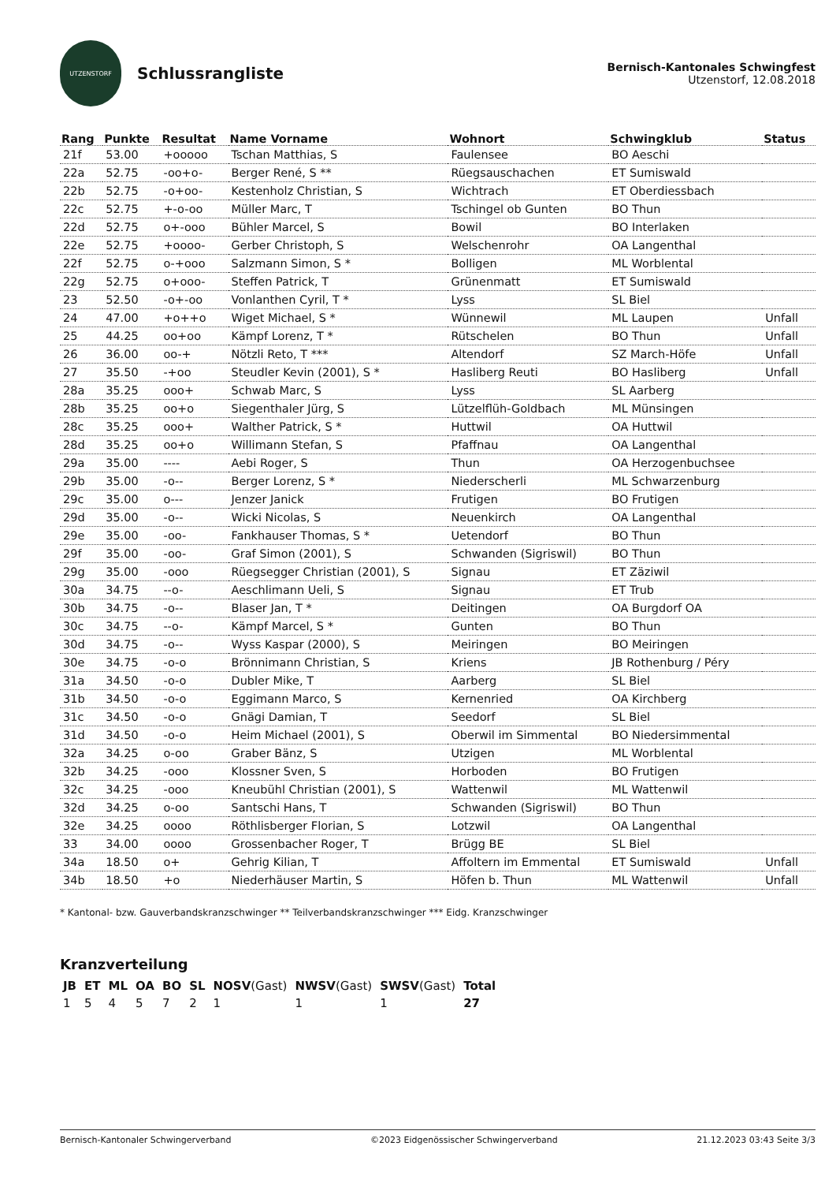UTZENSTORF
Schlussrangliste
Bernisch-Kantonales Schwingfest
Utzenstorf, 12.08.2018
| Rang | Punkte | Resultat | Name Vorname | Wohnort | Schwingklub | Status |
| --- | --- | --- | --- | --- | --- | --- |
| 21f | 53.00 | +ooooo | Tschan Matthias, S | Faulensee | BO Aeschi | |
| 22a | 52.75 | -oo+o- | Berger René, S ** | Rüegsauschachen | ET Sumiswald | |
| 22b | 52.75 | -o+oo- | Kestenholz Christian, S | Wichtrach | ET Oberdiessbach | |
| 22c | 52.75 | +-o-oo | Müller Marc, T | Tschingel ob Gunten | BO Thun | |
| 22d | 52.75 | o+-ooo | Bühler Marcel, S | Bowil | BO Interlaken | |
| 22e | 52.75 | +oooo- | Gerber Christoph, S | Welschenrohr | OA Langenthal | |
| 22f | 52.75 | o-+ooo | Salzmann Simon, S * | Bolligen | ML Worblental | |
| 22g | 52.75 | o+ooo- | Steffen Patrick, T | Grünenmatt | ET Sumiswald | |
| 23 | 52.50 | -o+-oo | Vonlanthen Cyril, T * | Lyss | SL Biel | |
| 24 | 47.00 | +o++o | Wiget Michael, S * | Wünnewil | ML Laupen | Unfall |
| 25 | 44.25 | oo+oo | Kämpf Lorenz, T * | Rütschelen | BO Thun | Unfall |
| 26 | 36.00 | oo-+ | Nötzli Reto, T *** | Altendorf | SZ March-Höfe | Unfall |
| 27 | 35.50 | -+oo | Steudler Kevin (2001), S * | Hasliberg Reuti | BO Hasliberg | Unfall |
| 28a | 35.25 | ooo+ | Schwab Marc, S | Lyss | SL Aarberg | |
| 28b | 35.25 | oo+o | Siegenthaler Jürg, S | Lützelflüh-Goldbach | ML Münsingen | |
| 28c | 35.25 | ooo+ | Walther Patrick, S * | Huttwil | OA Huttwil | |
| 28d | 35.25 | oo+o | Willimann Stefan, S | Pfaffnau | OA Langenthal | |
| 29a | 35.00 | ---- | Aebi Roger, S | Thun | OA Herzogenbuchsee | |
| 29b | 35.00 | -o-- | Berger Lorenz, S * | Niederscherli | ML Schwarzenburg | |
| 29c | 35.00 | o--- | Jenzer Janick | Frutigen | BO Frutigen | |
| 29d | 35.00 | -o-- | Wicki Nicolas, S | Neuenkirch | OA Langenthal | |
| 29e | 35.00 | -oo- | Fankhauser Thomas, S * | Uetendorf | BO Thun | |
| 29f | 35.00 | -oo- | Graf Simon (2001), S | Schwanden (Sigriswil) | BO Thun | |
| 29g | 35.00 | -ooo | Rüegsegger Christian (2001), S | Signau | ET Zäziwil | |
| 30a | 34.75 | --o- | Aeschlimann Ueli, S | Signau | ET Trub | |
| 30b | 34.75 | -o-- | Blaser Jan, T * | Deitingen | OA Burgdorf OA | |
| 30c | 34.75 | --o- | Kämpf Marcel, S * | Gunten | BO Thun | |
| 30d | 34.75 | -o-- | Wyss Kaspar (2000), S | Meiringen | BO Meiringen | |
| 30e | 34.75 | -o-o | Brönnimann Christian, S | Kriens | JB Rothenburg / Péry | |
| 31a | 34.50 | -o-o | Dubler Mike, T | Aarberg | SL Biel | |
| 31b | 34.50 | -o-o | Eggimann Marco, S | Kernenried | OA Kirchberg | |
| 31c | 34.50 | -o-o | Gnägi Damian, T | Seedorf | SL Biel | |
| 31d | 34.50 | -o-o | Heim Michael (2001), S | Oberwil im Simmental | BO Niedersimmental | |
| 32a | 34.25 | o-oo | Graber Bänz, S | Utzigen | ML Worblental | |
| 32b | 34.25 | -ooo | Klossner Sven, S | Horboden | BO Frutigen | |
| 32c | 34.25 | -ooo | Kneubühl Christian (2001), S | Wattenwil | ML Wattenwil | |
| 32d | 34.25 | o-oo | Santschi Hans, T | Schwanden (Sigriswil) | BO Thun | |
| 32e | 34.25 | oooo | Röthlisberger Florian, S | Lotzwil | OA Langenthal | |
| 33 | 34.00 | oooo | Grossenbacher Roger, T | Brügg BE | SL Biel | |
| 34a | 18.50 | o+ | Gehrig Kilian, T | Affoltern im Emmental | ET Sumiswald | Unfall |
| 34b | 18.50 | +o | Niederhäuser Martin, S | Höfen b. Thun | ML Wattenwil | Unfall |
* Kantonal- bzw. Gauverbandskranzschwinger ** Teilverbandskranzschwinger *** Eidg. Kranzschwinger
Kranzverteilung
| JB | ET | ML | OA | BO | SL | NOSV (Gast) | NWSV (Gast) | SWSV (Gast) | Total |
| 1 | 5 | 4 | 5 | 7 | 2 | 1 | 1 | 1 | 27 |
Bernisch-Kantonaler Schwingerverband ©2023 Eidgenössischer Schwingerverband 21.12.2023 03:43 Seite 3/3